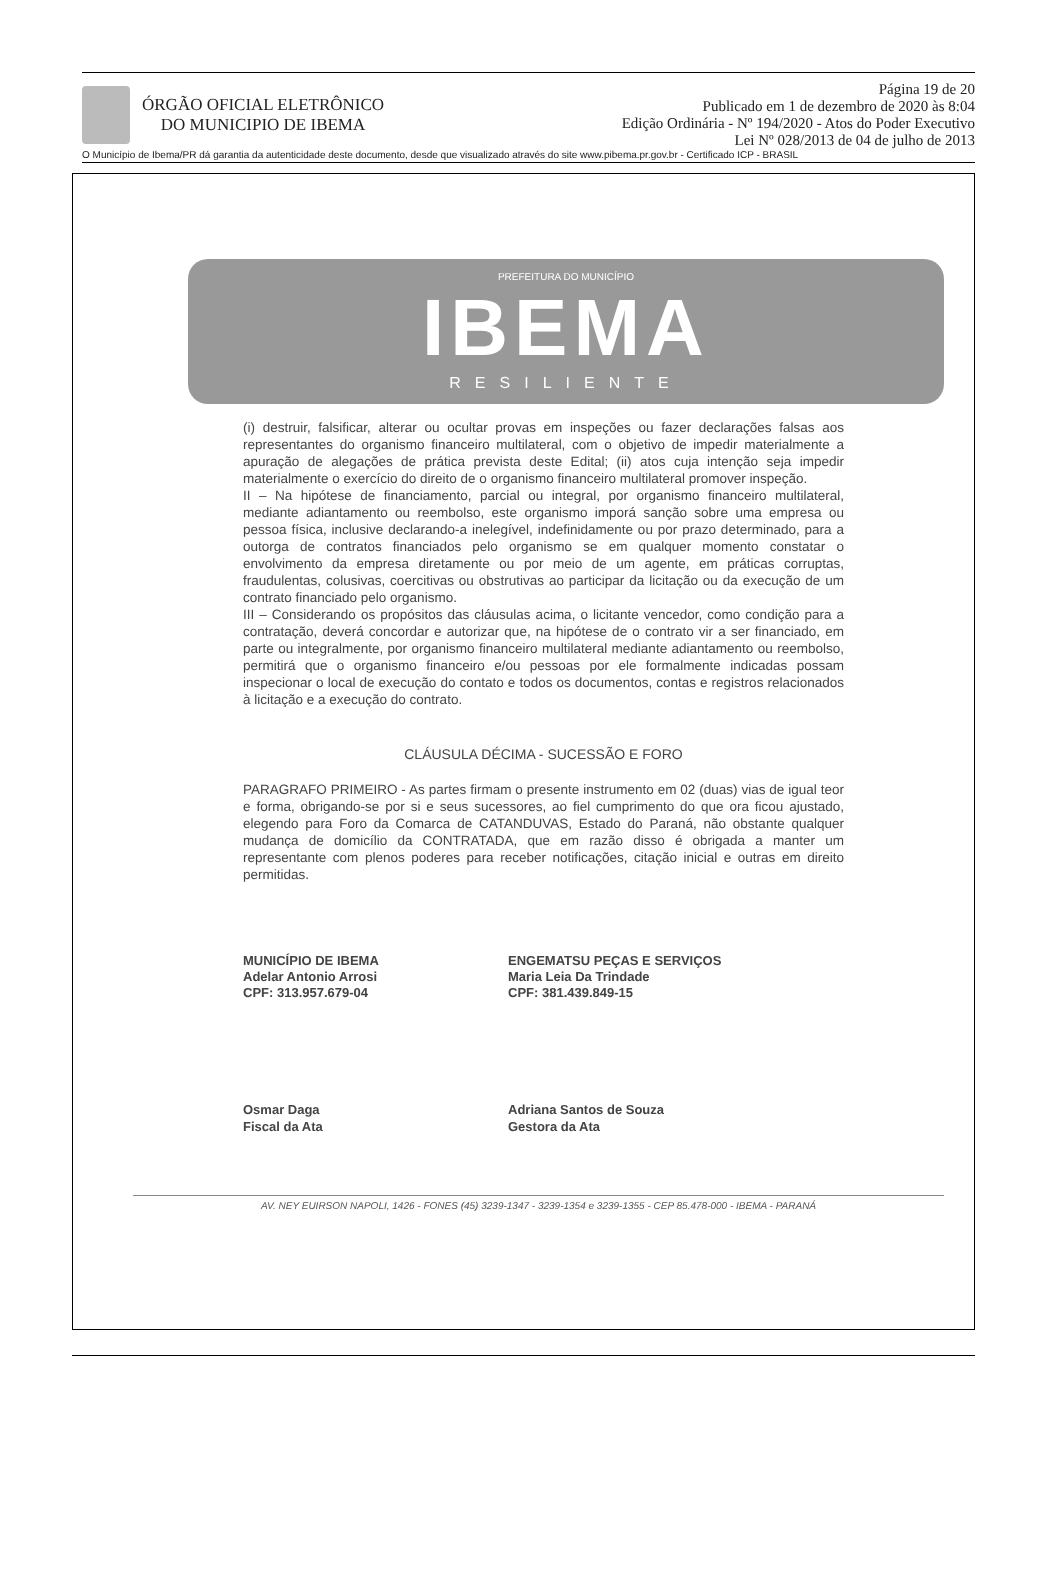ÓRGÃO OFICIAL ELETRÔNICO
DO MUNICIPIO DE IBEMA
Página 19 de 20
Publicado em 1 de dezembro de 2020 às 8:04
Edição Ordinária - Nº 194/2020 - Atos do Poder Executivo
Lei Nº 028/2013 de 04 de julho de 2013
O Município de Ibema/PR dá garantia da autenticidade deste documento, desde que visualizado através do site www.pibema.pr.gov.br - Certificado ICP - BRASIL
PREFEITURA DO MUNICÍPIO
IBEMA
RESILIENTE
(i) destruir, falsificar, alterar ou ocultar provas em inspeções ou fazer declarações falsas aos representantes do organismo financeiro multilateral, com o objetivo de impedir materialmente a apuração de alegações de prática prevista deste Edital; (ii) atos cuja intenção seja impedir materialmente o exercício do direito de o organismo financeiro multilateral promover inspeção.
II – Na hipótese de financiamento, parcial ou integral, por organismo financeiro multilateral, mediante adiantamento ou reembolso, este organismo imporá sanção sobre uma empresa ou pessoa física, inclusive declarando-a inelegível, indefinidamente ou por prazo determinado, para a outorga de contratos financiados pelo organismo se em qualquer momento constatar o envolvimento da empresa diretamente ou por meio de um agente, em práticas corruptas, fraudulentas, colusivas, coercitivas ou obstrutivas ao participar da licitação ou da execução de um contrato financiado pelo organismo.
III – Considerando os propósitos das cláusulas acima, o licitante vencedor, como condição para a contratação, deverá concordar e autorizar que, na hipótese de o contrato vir a ser financiado, em parte ou integralmente, por organismo financeiro multilateral mediante adiantamento ou reembolso, permitirá que o organismo financeiro e/ou pessoas por ele formalmente indicadas possam inspecionar o local de execução do contato e todos os documentos, contas e registros relacionados à licitação e a execução do contrato.
CLÁUSULA DÉCIMA - SUCESSÃO E FORO
PARAGRAFO PRIMEIRO - As partes firmam o presente instrumento em 02 (duas) vias de igual teor e forma, obrigando-se por si e seus sucessores, ao fiel cumprimento do que ora ficou ajustado, elegendo para Foro da Comarca de CATANDUVAS, Estado do Paraná, não obstante qualquer mudança de domicílio da CONTRATADA, que em razão disso é obrigada a manter um representante com plenos poderes para receber notificações, citação inicial e outras em direito permitidas.
MUNICÍPIO DE IBEMA
Adelar Antonio Arrosi
CPF: 313.957.679-04
ENGEMATSU PEÇAS E SERVIÇOS
Maria Leia Da Trindade
CPF: 381.439.849-15
Osmar Daga
Fiscal da Ata
Adriana Santos de Souza
Gestora da Ata
AV. NEY EUIRSON NAPOLI, 1426 - FONES (45) 3239-1347 - 3239-1354 e 3239-1355 - CEP 85.478-000 - IBEMA - PARANÁ